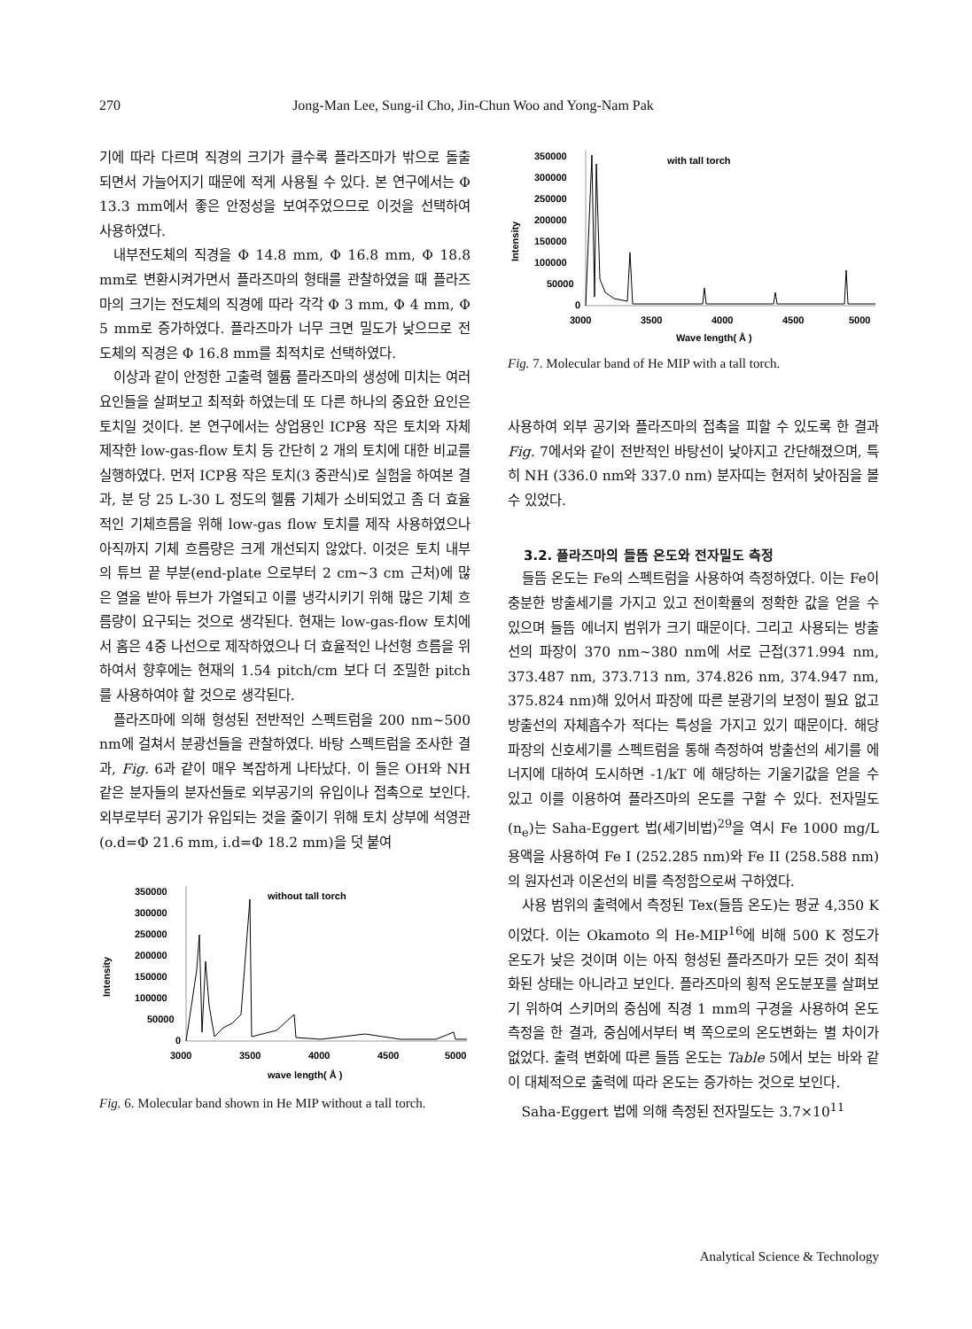270 Jong-Man Lee, Sung-il Cho, Jin-Chun Woo and Yong-Nam Pak
기에 따라 다르며 직경의 크기가 클수록 플라즈마가 밖으로 돌출 되면서 가늘어지기 때문에 적게 사용될 수 있다. 본 연구에서는 Φ 13.3 mm에서 좋은 안정성을 보여주었으므로 이것을 선택하여 사용하였다.
내부전도체의 직경을 Φ 14.8 mm, Φ 16.8 mm, Φ 18.8 mm로 변환시켜가면서 플라즈마의 형태를 관찰하였을 때 플라즈마의 크기는 전도체의 직경에 따라 각각 Φ 3 mm, Φ 4 mm, Φ 5 mm로 증가하였다. 플라즈마가 너무 크면 밀도가 낮으므로 전도체의 직경은 Φ 16.8 mm를 최적치로 선택하였다.
이상과 같이 안정한 고출력 헬륨 플라즈마의 생성에 미치는 여러 요인들을 살펴보고 최적화 하였는데 또 다른 하나의 중요한 요인은 토치일 것이다. 본 연구에서는 상업용인 ICP용 작은 토치와 자체 제작한 low-gas-flow 토치 등 간단히 2 개의 토치에 대한 비교를 실행하였다. 먼저 ICP용 작은 토치(3 중관식)로 실험을 하여본 결과, 분 당 25 L-30 L 정도의 헬륨 기체가 소비되었고 좀 더 효율적인 기체흐름을 위해 low-gas flow 토치를 제작 사용하였으나 아직까지 기체 흐름량은 크게 개선되지 않았다. 이것은 토치 내부의 튜브 끝 부분(end-plate 으로부터 2 cm~3 cm 근처)에 많은 열을 받아 튜브가 가열되고 이를 냉각시키기 위해 많은 기체 흐름량이 요구되는 것으로 생각된다. 현재는 low-gas-flow 토치에서 홈은 4중 나선으로 제작하였으나 더 효율적인 나선형 흐름을 위하여서 향후에는 현재의 1.54 pitch/cm 보다 더 조밀한 pitch를 사용하여야 할 것으로 생각된다.
플라즈마에 의해 형성된 전반적인 스펙트럼을 200 nm~500 nm에 걸쳐서 분광선들을 관찰하였다. 바탕 스펙트럼을 조사한 결과, Fig. 6과 같이 매우 복잡하게 나타났다. 이 들은 OH와 NH 같은 분자들의 분자선들로 외부공기의 유입이나 접촉으로 보인다. 외부로부터 공기가 유입되는 것을 줄이기 위해 토치 상부에 석영관(o.d=Φ 21.6 mm, i.d=Φ 18.2 mm)을 덧 붙여
350000
300000
250000
200000
150000
100000
50000
0
Intensity
without tall torch
3000
3500
4000
4500
5000
wave length( Å )
Fig. 6. Molecular band shown in He MIP without a tall torch.
350000
300000
250000
200000
150000
100000
50000
0
Intensity
with tall torch
3000
3500
4000
4500
5000
Wave length( Å )
Fig. 7. Molecular band of He MIP with a tall torch.
사용하여 외부 공기와 플라즈마의 접촉을 피할 수 있도록 한 결과 Fig. 7에서와 같이 전반적인 바탕선이 낮아지고 간단해졌으며, 특히 NH (336.0 nm와 337.0 nm) 분자띠는 현저히 낮아짐을 볼 수 있었다.
3.2. 플라즈마의 들뜸 온도와 전자밀도 측정
들뜸 온도는 Fe의 스펙트럼을 사용하여 측정하였다. 이는 Fe이 충분한 방출세기를 가지고 있고 전이확률의 정확한 값을 얻을 수 있으며 들뜸 에너지 범위가 크기 때문이다. 그리고 사용되는 방출선의 파장이 370 nm~380 nm에 서로 근접(371.994 nm, 373.487 nm, 373.713 nm, 374.826 nm, 374.947 nm, 375.824 nm)해 있어서 파장에 따른 분광기의 보정이 필요 없고 방출선의 자체흡수가 적다는 특성을 가지고 있기 때문이다. 해당 파장의 신호세기를 스펙트럼을 통해 측정하여 방출선의 세기를 에너지에 대하여 도시하면 -1/kT 에 해당하는 기울기값을 얻을 수 있고 이를 이용하여 플라즈마의 온도를 구할 수 있다. 전자밀도(n<sub>e</sub>)는 Saha-Eggert 법(세기비법)<sup>29</sup>을 역시 Fe 1000 mg/L 용액을 사용하여 Fe I (252.285 nm)와 Fe II (258.588 nm)의 원자선과 이온선의 비를 측정함으로써 구하였다.
사용 범위의 출력에서 측정된 Tex(들뜸 온도)는 평균 4,350 K이었다. 이는 Okamoto 의 He-MIP<sup>16</sup>에 비해 500 K 정도가 온도가 낮은 것이며 이는 아직 형성된 플라즈마가 모든 것이 최적화된 상태는 아니라고 보인다. 플라즈마의 횡적 온도분포를 살펴보기 위하여 스키머의 중심에 직경 1 mm의 구경을 사용하여 온도 측정을 한 결과, 중심에서부터 벽 쪽으로의 온도변화는 별 차이가 없었다. 출력 변화에 따른 들뜸 온도는 Table 5에서 보는 바와 같이 대체적으로 출력에 따라 온도는 증가하는 것으로 보인다.
Saha-Eggert 법에 의해 측정된 전자밀도는 3.7×10<sup>11</sup>
Analytical Science & Technology